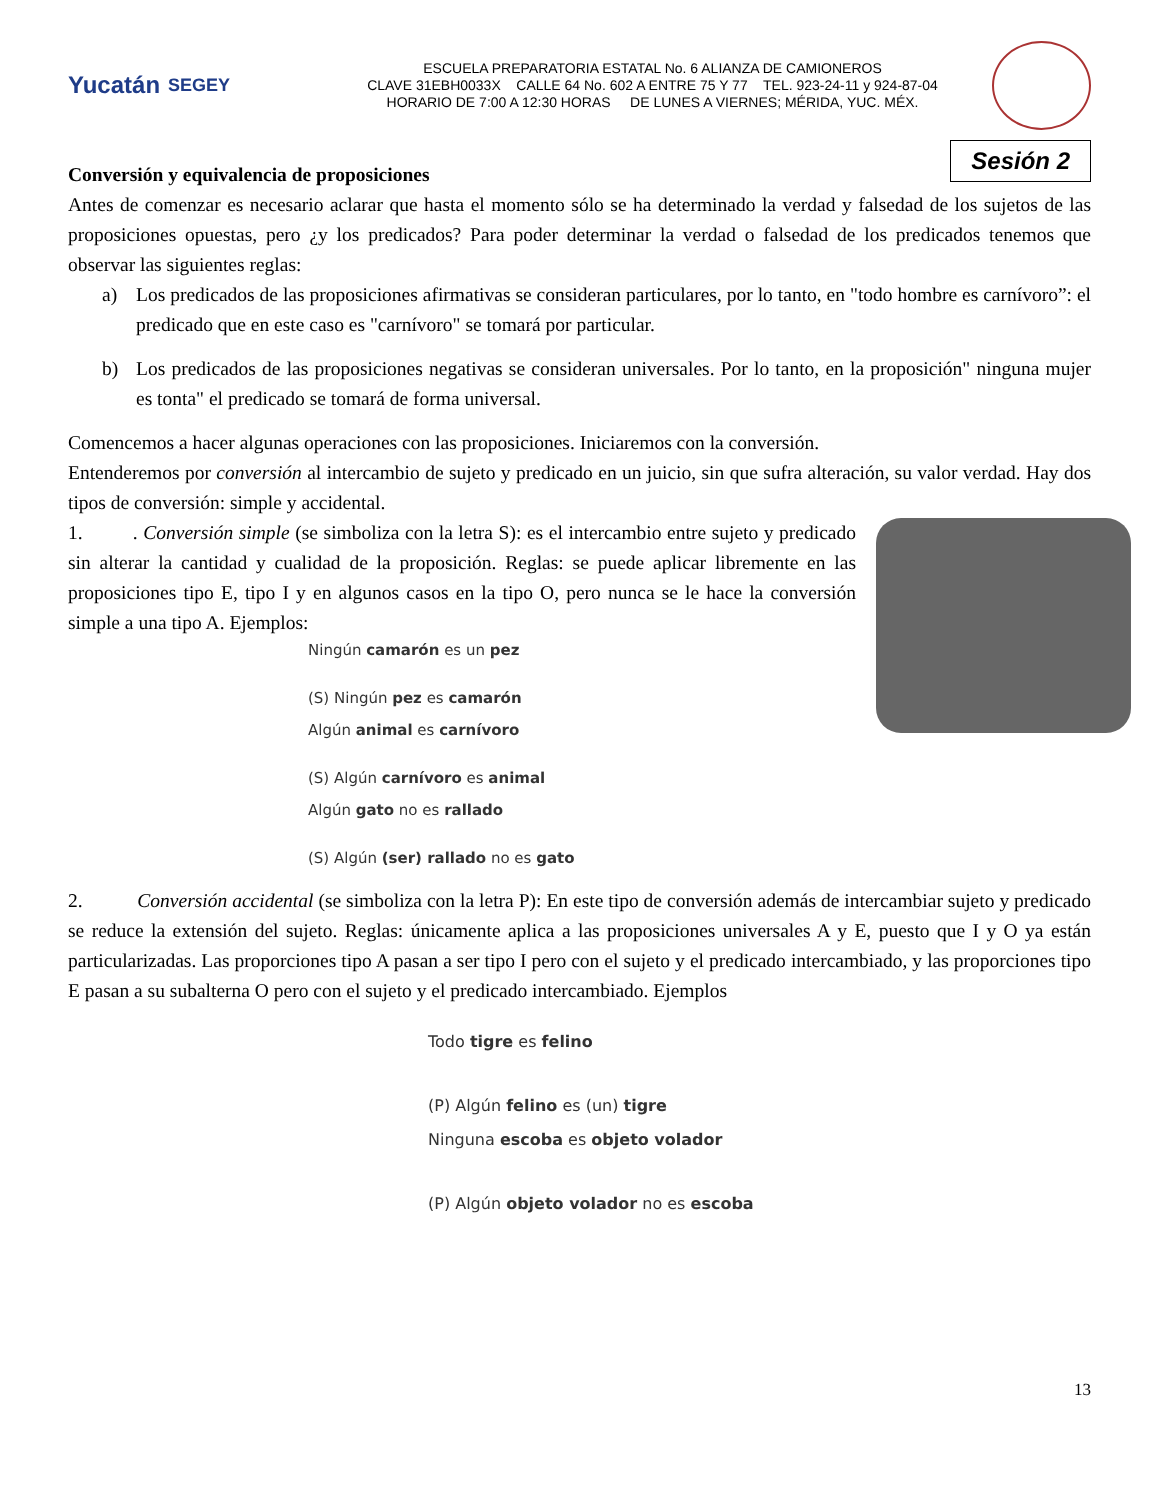Yucatán SEGEY
ESCUELA PREPARATORIA ESTATAL No. 6 ALIANZA DE CAMIONEROS
CLAVE 31EBH0033X CALLE 64 No. 602 A ENTRE 75 Y 77 TEL. 923-24-11 y 924-87-04
HORARIO DE 7:00 A 12:30 HORAS DE LUNES A VIERNES; MÉRIDA, YUC. MÉX.
Sesión 2
Conversión y equivalencia de proposiciones
Antes de comenzar es necesario aclarar que hasta el momento sólo se ha determinado la verdad y falsedad de los sujetos de las proposiciones opuestas, pero ¿y los predicados? Para poder determinar la verdad o falsedad de los predicados tenemos que observar las siguientes reglas:
a) Los predicados de las proposiciones afirmativas se consideran particulares, por lo tanto, en "todo hombre es carnívoro”: el predicado que en este caso es "carnívoro" se tomará por particular.
b) Los predicados de las proposiciones negativas se consideran universales. Por lo tanto, en la proposición" ninguna mujer es tonta" el predicado se tomará de forma universal.
Comencemos a hacer algunas operaciones con las proposiciones. Iniciaremos con la conversión.
Entenderemos por conversión al intercambio de sujeto y predicado en un juicio, sin que sufra alteración, su valor verdad. Hay dos tipos de conversión: simple y accidental.
1. . Conversión simple (se simboliza con la letra S): es el intercambio entre sujeto y predicado sin alterar la cantidad y cualidad de la proposición. Reglas: se puede aplicar libremente en las proposiciones tipo E, tipo I y en algunos casos en la tipo O, pero nunca se le hace la conversión simple a una tipo A. Ejemplos:
Ningún camarón es un pez
(S) Ningún pez es camarón
Algún animal es carnívoro
(S) Algún carnívoro es animal
Algún gato no es rallado
(S) Algún (ser) rallado no es gato
2. Conversión accidental (se simboliza con la letra P): En este tipo de conversión además de intercambiar sujeto y predicado se reduce la extensión del sujeto. Reglas: únicamente aplica a las proposiciones universales A y E, puesto que I y O ya están particularizadas. Las proporciones tipo A pasan a ser tipo I pero con el sujeto y el predicado intercambiado, y las proporciones tipo E pasan a su subalterna O pero con el sujeto y el predicado intercambiado. Ejemplos
Todo tigre es felino
(P) Algún felino es (un) tigre
Ninguna escoba es objeto volador
(P) Algún objeto volador no es escoba
13